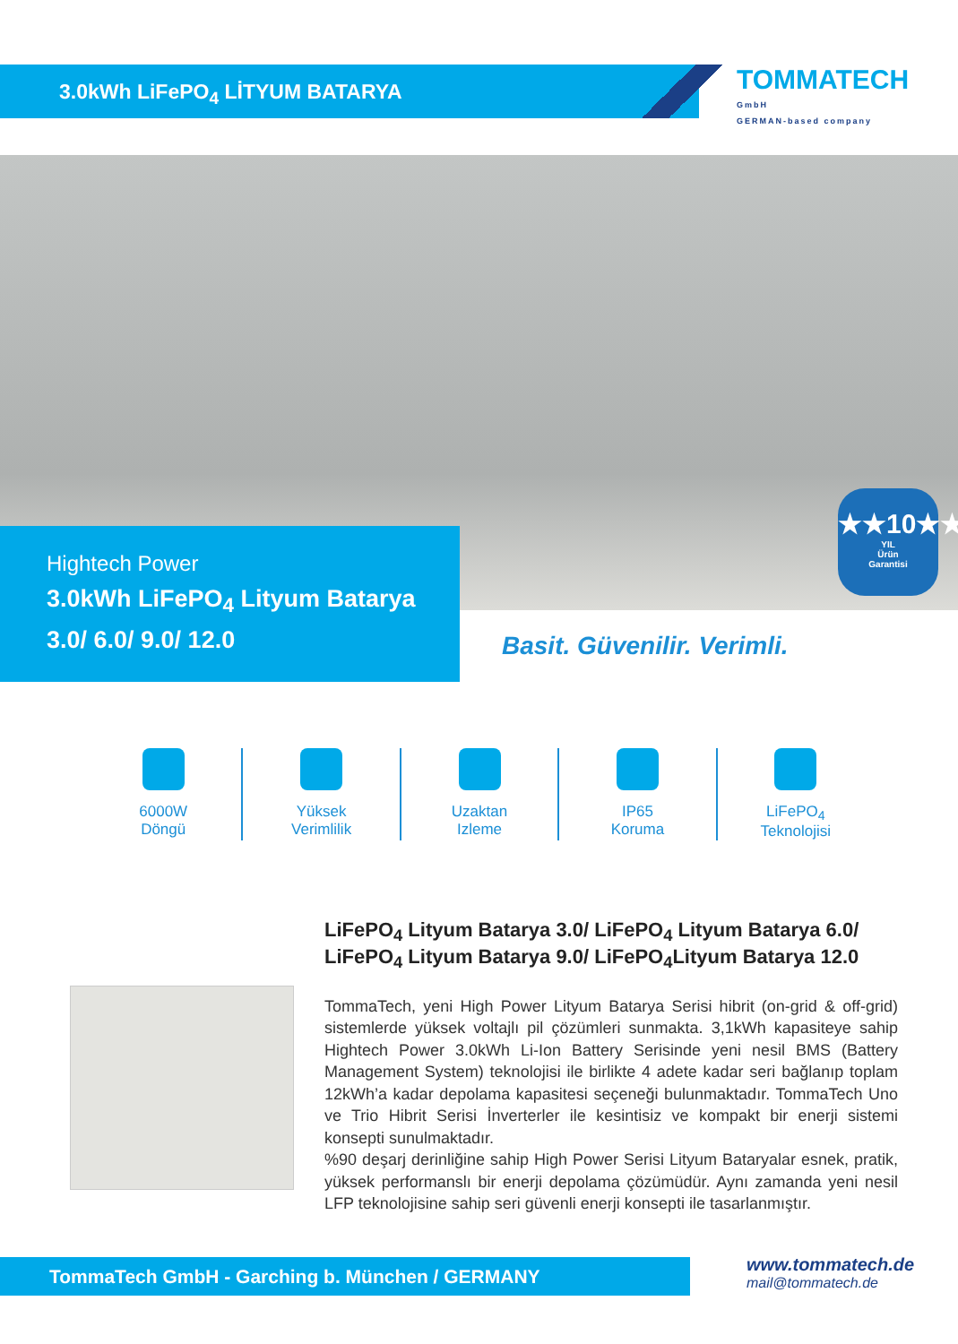3.0kWh LiFePO<sub>4</sub> LİTYUM BATARYA
TOMMATECH
GmbH
GERMAN-based company
Hightech Power
3.0kWh LiFePO<sub>4</sub> Lityum Batarya
3.0/ 6.0/ 9.0/ 12.0
★★10★★
YIL
Ürün
Garantisi
Basit. Güvenilir. Verimli.
6000W
Döngü
Yüksek
Verimlilik
Uzaktan
Izleme
IP65
Koruma
LiFePO<sub>4</sub>
Teknolojisi
LiFePO<sub>4</sub> Lityum Batarya 3.0/ LiFePO<sub>4</sub> Lityum Batarya 6.0/ LiFePO<sub>4</sub> Lityum Batarya 9.0/ LiFePO<sub>4</sub>Lityum Batarya 12.0
TommaTech, yeni High Power Lityum Batarya Serisi hibrit (on-grid & off-grid) sistemlerde yüksek voltajlı pil çözümleri sunmakta. 3,1kWh kapasiteye sahip Hightech Power 3.0kWh Li-Ion Battery Serisinde yeni nesil BMS (Battery Management System) teknolojisi ile birlikte 4 adete kadar seri bağlanıp toplam 12kWh’a kadar depolama kapasitesi seçeneği bulunmaktadır. TommaTech Uno ve Trio Hibrit Serisi İnverterler ile kesintisiz ve kompakt bir enerji sistemi konsepti sunulmaktadır.
%90 deşarj derinliğine sahip High Power Serisi Lityum Bataryalar esnek, pratik, yüksek performanslı bir enerji depolama çözümüdür. Aynı zamanda yeni nesil LFP teknolojisine sahip seri güvenli enerji konsepti ile tasarlanmıştır.
TommaTech GmbH - Garching b. München / GERMANY
www.tommatech.de
mail@tommatech.de